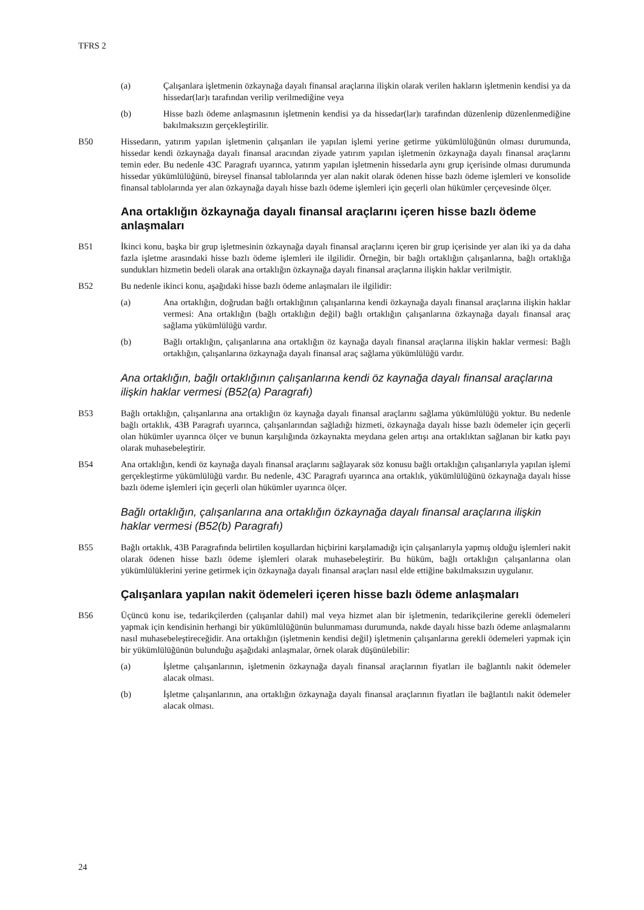TFRS 2
(a) Çalışanlara işletmenin özkaynağa dayalı finansal araçlarına ilişkin olarak verilen hakların işletmenin kendisi ya da hissedar(lar)ı tarafından verilip verilmediğine veya
(b) Hisse bazlı ödeme anlaşmasının işletmenin kendisi ya da hissedar(lar)ı tarafından düzenlenip düzenlenmediğine bakılmaksızın gerçekleştirilir.
B50 Hissedarın, yatırım yapılan işletmenin çalışanları ile yapılan işlemi yerine getirme yükümlülüğünün olması durumunda, hissedar kendi özkaynağa dayalı finansal aracından ziyade yatırım yapılan işletmenin özkaynağa dayalı finansal araçlarını temin eder. Bu nedenle 43C Paragrafı uyarınca, yatırım yapılan işletmenin hissedarla aynı grup içerisinde olması durumunda hissedar yükümlülüğünü, bireysel finansal tablolarında yer alan nakit olarak ödenen hisse bazlı ödeme işlemleri ve konsolide finansal tablolarında yer alan özkaynağa dayalı hisse bazlı ödeme işlemleri için geçerli olan hükümler çerçevesinde ölçer.
Ana ortaklığın özkaynağa dayalı finansal araçlarını içeren hisse bazlı ödeme anlaşmaları
B51 İkinci konu, başka bir grup işletmesinin özkaynağa dayalı finansal araçlarını içeren bir grup içerisinde yer alan iki ya da daha fazla işletme arasındaki hisse bazlı ödeme işlemleri ile ilgilidir. Örneğin, bir bağlı ortaklığın çalışanlarına, bağlı ortaklığa sundukları hizmetin bedeli olarak ana ortaklığın özkaynağa dayalı finansal araçlarına ilişkin haklar verilmiştir.
B52 Bu nedenle ikinci konu, aşağıdaki hisse bazlı ödeme anlaşmaları ile ilgilidir:
(a) Ana ortaklığın, doğrudan bağlı ortaklığının çalışanlarına kendi özkaynağa dayalı finansal araçlarına ilişkin haklar vermesi: Ana ortaklığın (bağlı ortaklığın değil) bağlı ortaklığın çalışanlarına özkaynağa dayalı finansal araç sağlama yükümlülüğü vardır.
(b) Bağlı ortaklığın, çalışanlarına ana ortaklığın öz kaynağa dayalı finansal araçlarına ilişkin haklar vermesi: Bağlı ortaklığın, çalışanlarına özkaynağa dayalı finansal araç sağlama yükümlülüğü vardır.
Ana ortaklığın, bağlı ortaklığının çalışanlarına kendi öz kaynağa dayalı finansal araçlarına ilişkin haklar vermesi (B52(a) Paragrafı)
B53 Bağlı ortaklığın, çalışanlarına ana ortaklığın öz kaynağa dayalı finansal araçlarını sağlama yükümlülüğü yoktur. Bu nedenle bağlı ortaklık, 43B Paragrafı uyarınca, çalışanlarından sağladığı hizmeti, özkaynağa dayalı hisse bazlı ödemeler için geçerli olan hükümler uyarınca ölçer ve bunun karşılığında özkaynakta meydana gelen artışı ana ortaklıktan sağlanan bir katkı payı olarak muhasebeleştirir.
B54 Ana ortaklığın, kendi öz kaynağa dayalı finansal araçlarını sağlayarak söz konusu bağlı ortaklığın çalışanlarıyla yapılan işlemi gerçekleştirme yükümlülüğü vardır. Bu nedenle, 43C Paragrafı uyarınca ana ortaklık, yükümlülüğünü özkaynağa dayalı hisse bazlı ödeme işlemleri için geçerli olan hükümler uyarınca ölçer.
Bağlı ortaklığın, çalışanlarına ana ortaklığın özkaynağa dayalı finansal araçlarına ilişkin haklar vermesi (B52(b) Paragrafı)
B55 Bağlı ortaklık, 43B Paragrafında belirtilen koşullardan hiçbirini karşılamadığı için çalışanlarıyla yapmış olduğu işlemleri nakit olarak ödenen hisse bazlı ödeme işlemleri olarak muhasebeleştirir. Bu hüküm, bağlı ortaklığın çalışanlarına olan yükümlülüklerini yerine getirmek için özkaynağa dayalı finansal araçları nasıl elde ettiğine bakılmaksızın uygulanır.
Çalışanlara yapılan nakit ödemeleri içeren hisse bazlı ödeme anlaşmaları
B56 Üçüncü konu ise, tedarikçilerden (çalışanlar dahil) mal veya hizmet alan bir işletmenin, tedarikçilerine gerekli ödemeleri yapmak için kendisinin herhangi bir yükümlülüğünün bulunmaması durumunda, nakde dayalı hisse bazlı ödeme anlaşmalarını nasıl muhasebeleştireceğidir. Ana ortaklığın (işletmenin kendisi değil) işletmenin çalışanlarına gerekli ödemeleri yapmak için bir yükümlülüğünün bulunduğu aşağıdaki anlaşmalar, örnek olarak düşünülebilir:
(a) İşletme çalışanlarının, işletmenin özkaynağa dayalı finansal araçlarının fiyatları ile bağlantılı nakit ödemeler alacak olması.
(b) İşletme çalışanlarının, ana ortaklığın özkaynağa dayalı finansal araçlarının fiyatları ile bağlantılı nakit ödemeler alacak olması.
24